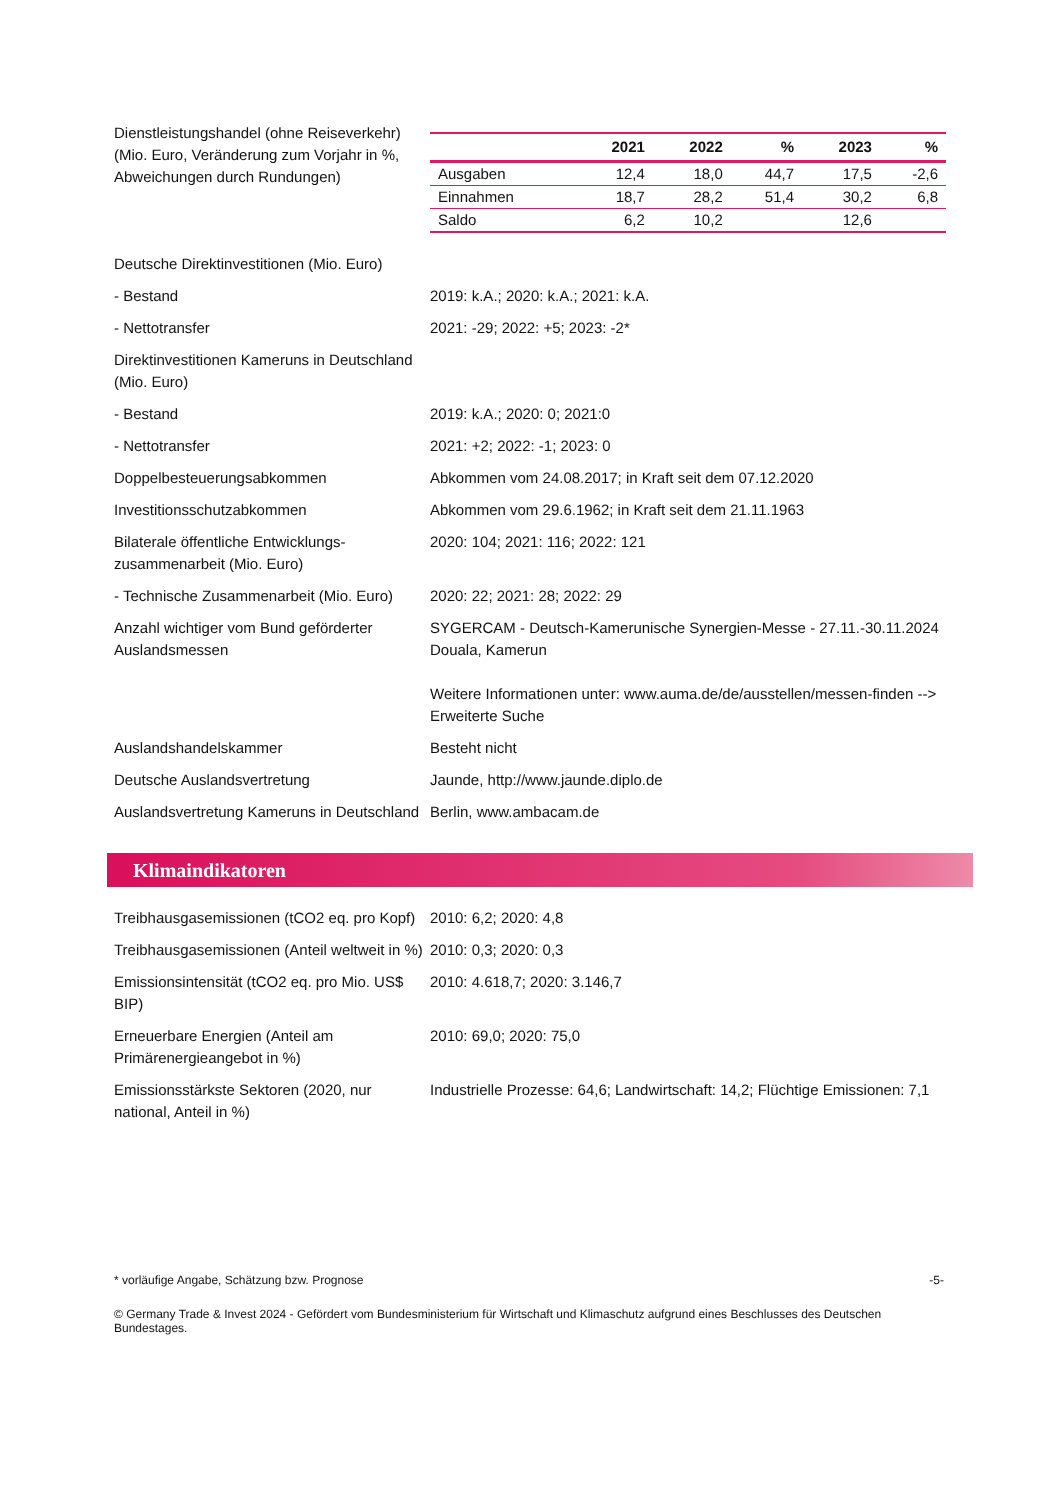Dienstleistungshandel (ohne Reiseverkehr) (Mio. Euro, Veränderung zum Vorjahr in %, Abweichungen durch Rundungen)
| | 2021 | 2022 | % | 2023 | % |
| --- | --- | --- | --- | --- | --- |
| Ausgaben | 12,4 | 18,0 | 44,7 | 17,5 | -2,6 |
| Einnahmen | 18,7 | 28,2 | 51,4 | 30,2 | 6,8 |
| Saldo | 6,2 | 10,2 | | 12,6 | |
Deutsche Direktinvestitionen (Mio. Euro)
- Bestand 2019: k.A.; 2020: k.A.; 2021: k.A.
- Nettotransfer 2021: -29; 2022: +5; 2023: -2*
Direktinvestitionen Kameruns in Deutschland (Mio. Euro)
- Bestand 2019: k.A.; 2020: 0; 2021:0
- Nettotransfer 2021: +2; 2022: -1; 2023: 0
Doppelbesteuerungsabkommen Abkommen vom 24.08.2017; in Kraft seit dem 07.12.2020
Investitionsschutzabkommen Abkommen vom 29.6.1962; in Kraft seit dem 21.11.1963
Bilaterale öffentliche Entwicklungs-zusammenarbeit (Mio. Euro)
2020: 104; 2021: 116; 2022: 121
- Technische Zusammenarbeit (Mio. Euro)
2020: 22; 2021: 28; 2022: 29
Anzahl wichtiger vom Bund geförderter Auslandsmessen
SYGERCAM - Deutsch-Kamerunische Synergien-Messe - 27.11.-30.11.2024 Douala, Kamerun
Weitere Informationen unter: www.auma.de/de/ausstellen/messen-finden --> Erweiterte Suche
Auslandshandelskammer Besteht nicht
Deutsche Auslandsvertretung Jaunde, http://www.jaunde.diplo.de
Auslandsvertretung Kameruns in Deutschland
Berlin, www.ambacam.de
Klimaindikatoren
Treibhausgasemissionen (tCO2 eq. pro Kopf)
2010: 6,2; 2020: 4,8
Treibhausgasemissionen (Anteil weltweit in %)
2010: 0,3; 2020: 0,3
Emissionsintensität (tCO2 eq. pro Mio. US$ BIP)
2010: 4.618,7; 2020: 3.146,7
Erneuerbare Energien (Anteil am Primärenergieangebot in %)
2010: 69,0; 2020: 75,0
Emissionsstärkste Sektoren (2020, nur national, Anteil in %)
Industrielle Prozesse: 64,6; Landwirtschaft: 14,2; Flüchtige Emissionen: 7,1
* vorläufige Angabe, Schätzung bzw. Prognose -5-
© Germany Trade & Invest 2024 - Gefördert vom Bundesministerium für Wirtschaft und Klimaschutz aufgrund eines Beschlusses des Deutschen Bundestages.